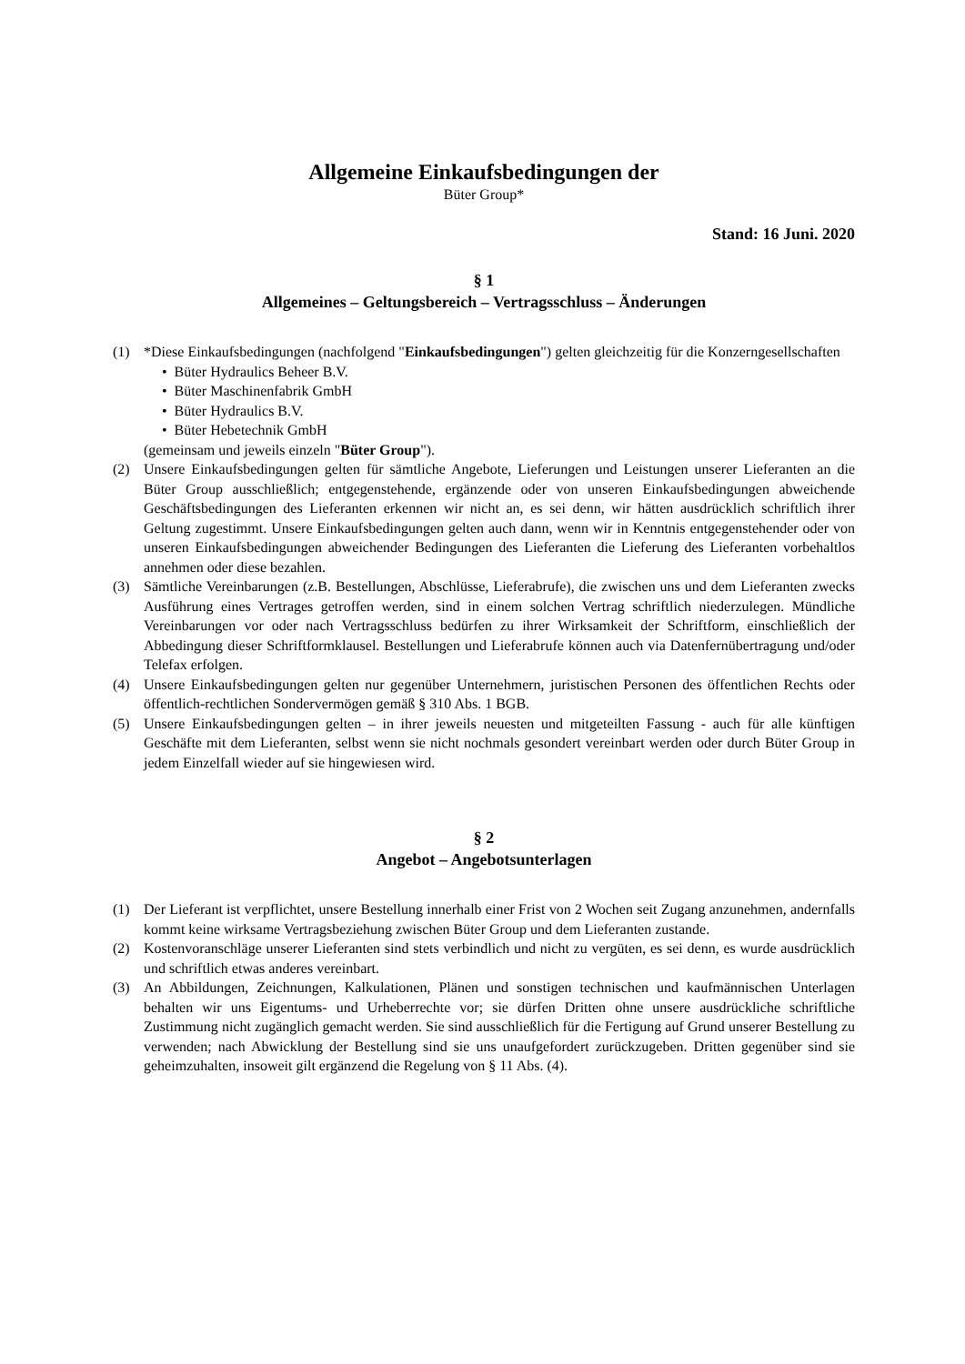Allgemeine Einkaufsbedingungen der
Büter Group*
Stand: 16 Juni. 2020
§ 1
Allgemeines – Geltungsbereich – Vertragsschluss – Änderungen
(1) *Diese Einkaufsbedingungen (nachfolgend "Einkaufsbedingungen") gelten gleichzeitig für die Konzerngesellschaften
• Büter Hydraulics Beheer B.V.
• Büter Maschinenfabrik GmbH
• Büter Hydraulics B.V.
• Büter Hebetechnik GmbH
(gemeinsam und jeweils einzeln "Büter Group").
(2) Unsere Einkaufsbedingungen gelten für sämtliche Angebote, Lieferungen und Leistungen unserer Lieferanten an die Büter Group ausschließlich; entgegenstehende, ergänzende oder von unseren Einkaufsbedingungen abweichende Geschäftsbedingungen des Lieferanten erkennen wir nicht an, es sei denn, wir hätten ausdrücklich schriftlich ihrer Geltung zugestimmt. Unsere Einkaufsbedingungen gelten auch dann, wenn wir in Kenntnis entgegenstehender oder von unseren Einkaufsbedingungen abweichender Bedingungen des Lieferanten die Lieferung des Lieferanten vorbehaltlos annehmen oder diese bezahlen.
(3) Sämtliche Vereinbarungen (z.B. Bestellungen, Abschlüsse, Lieferabrufe), die zwischen uns und dem Lieferanten zwecks Ausführung eines Vertrages getroffen werden, sind in einem solchen Vertrag schriftlich niederzulegen. Mündliche Vereinbarungen vor oder nach Vertragsschluss bedürfen zu ihrer Wirksamkeit der Schriftform, einschließlich der Abbedingung dieser Schriftformklausel. Bestellungen und Lieferabrufe können auch via Datenfernübertragung und/oder Telefax erfolgen.
(4) Unsere Einkaufsbedingungen gelten nur gegenüber Unternehmern, juristischen Personen des öffentlichen Rechts oder öffentlich-rechtlichen Sondervermögen gemäß § 310 Abs. 1 BGB.
(5) Unsere Einkaufsbedingungen gelten – in ihrer jeweils neuesten und mitgeteilten Fassung - auch für alle künftigen Geschäfte mit dem Lieferanten, selbst wenn sie nicht nochmals gesondert vereinbart werden oder durch Büter Group in jedem Einzelfall wieder auf sie hingewiesen wird.
§ 2
Angebot – Angebotsunterlagen
(1) Der Lieferant ist verpflichtet, unsere Bestellung innerhalb einer Frist von 2 Wochen seit Zugang anzunehmen, andernfalls kommt keine wirksame Vertragsbeziehung zwischen Büter Group und dem Lieferanten zustande.
(2) Kostenvoranschläge unserer Lieferanten sind stets verbindlich und nicht zu vergüten, es sei denn, es wurde ausdrücklich und schriftlich etwas anderes vereinbart.
(3) An Abbildungen, Zeichnungen, Kalkulationen, Plänen und sonstigen technischen und kaufmännischen Unterlagen behalten wir uns Eigentums- und Urheberrechte vor; sie dürfen Dritten ohne unsere ausdrückliche schriftliche Zustimmung nicht zugänglich gemacht werden. Sie sind ausschließlich für die Fertigung auf Grund unserer Bestellung zu verwenden; nach Abwicklung der Bestellung sind sie uns unaufgefordert zurückzugeben. Dritten gegenüber sind sie geheimzuhalten, insoweit gilt ergänzend die Regelung von § 11 Abs. (4).